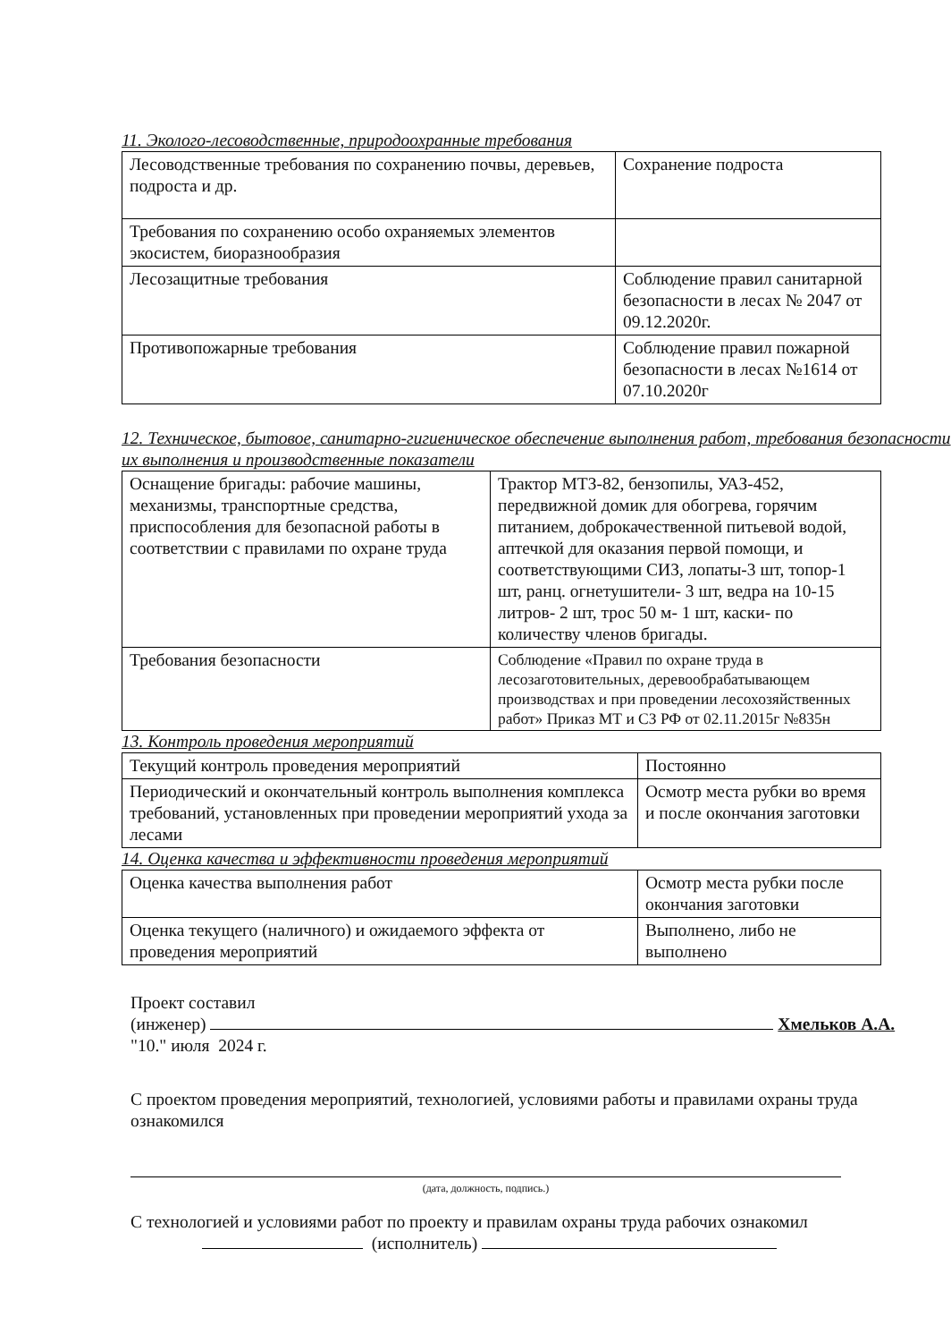11. Эколого-лесоводственные, природоохранные требования
| Лесоводственные требования по сохранению почвы, деревьев, подроста и др. | Сохранение подроста |
| Требования по сохранению особо охраняемых элементов экосистем, биоразнообразия | |
| Лесозащитные требования | Соблюдение правил санитарной безопасности в лесах № 2047 от 09.12.2020г. |
| Противопожарные требования | Соблюдение правил пожарной безопасности в лесах №1614 от 07.10.2020г |
12. Техническое, бытовое, санитарно-гигиеническое обеспечение выполнения работ, требования безопасности их выполнения и производственные показатели
| Оснащение бригады: рабочие машины, механизмы, транспортные средства, приспособления для безопасной работы в соответствии с правилами по охране труда | Трактор МТЗ-82, бензопилы, УАЗ-452, передвижной домик для обогрева, горячим питанием, доброкачественной питьевой водой, аптечкой для оказания первой помощи, и соответствующими СИЗ, лопаты-3 шт, топор-1 шт, ранц. огнетушители- 3 шт, ведра на 10-15 литров- 2 шт, трос 50 м- 1 шт, каски- по количеству членов бригады. |
| Требования безопасности | Соблюдение «Правил по охране труда в лесозаготовительных, деревообрабатывающем производствах и при проведении лесохозяйственных работ» Приказ МТ и СЗ РФ от 02.11.2015г №835н |
13. Контроль проведения мероприятий
| Текущий контроль проведения мероприятий | Постоянно |
| Периодический и окончательный контроль выполнения комплекса требований, установленных при проведении мероприятий ухода за лесами | Осмотр места рубки во время и после окончания заготовки |
14. Оценка качества и эффективности проведения мероприятий
| Оценка качества выполнения работ | Осмотр места рубки после окончания заготовки |
| Оценка текущего (наличного) и ожидаемого эффекта от проведения мероприятий | Выполнено, либо не выполнено |
Проект составил
(инженер) Хмельков А.А.
"10." июля 2024 г.
С проектом проведения мероприятий, технологией, условиями работы и правилами охраны труда ознакомился
(дата, должность, подпись.)
С технологией и условиями работ по проекту и правилам охраны труда рабочих ознакомил
(исполнитель)